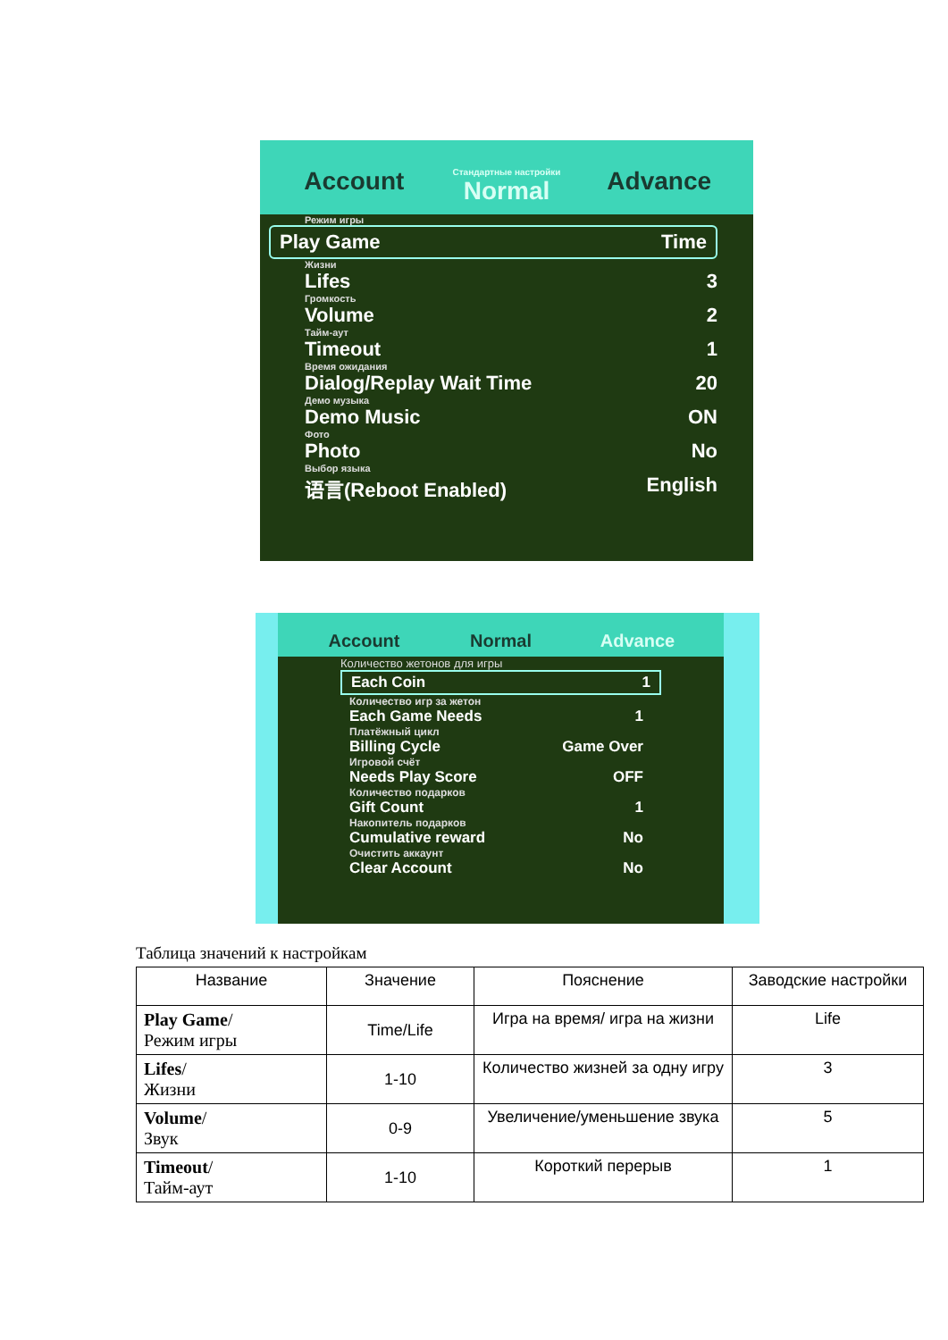Account Стандартные настройки
Normal Advance
Режим игры
Play Game Time
Жизни
Lifes 3
Громкость
Volume 2
Тайм-аут
Timeout 1
Время ожидания
Dialog/Replay Wait Time 20
Демо музыка
Demo Music ON
Фото
Photo No
Выбор языка
语言(Reboot Enabled) English
Account Normal Advance
Количество жетонов для игры
Each Coin 1
Количество игр за жетон
Each Game Needs 1
Платёжный цикл
Billing Cycle Game Over
Игровой счёт
Needs Play Score OFF
Количество подарков
Gift Count 1
Накопитель подарков
Cumulative reward No
Очистить аккаунт
Clear Account No
Таблица значений к настройкам
| Название | Значение | Пояснение | Заводские настройки |
| --- | --- | --- | --- |
| Play Game / Режим игры | Time/Life | Игра на время/ игра на жизни | Life |
| Lifes / Жизни | 1-10 | Количество жизней за одну игру | 3 |
| Volume / Звук | 0-9 | Увеличение/уменьшение звука | 5 |
| Timeout / Тайм-аут | 1-10 | Короткий перерыв | 1 |